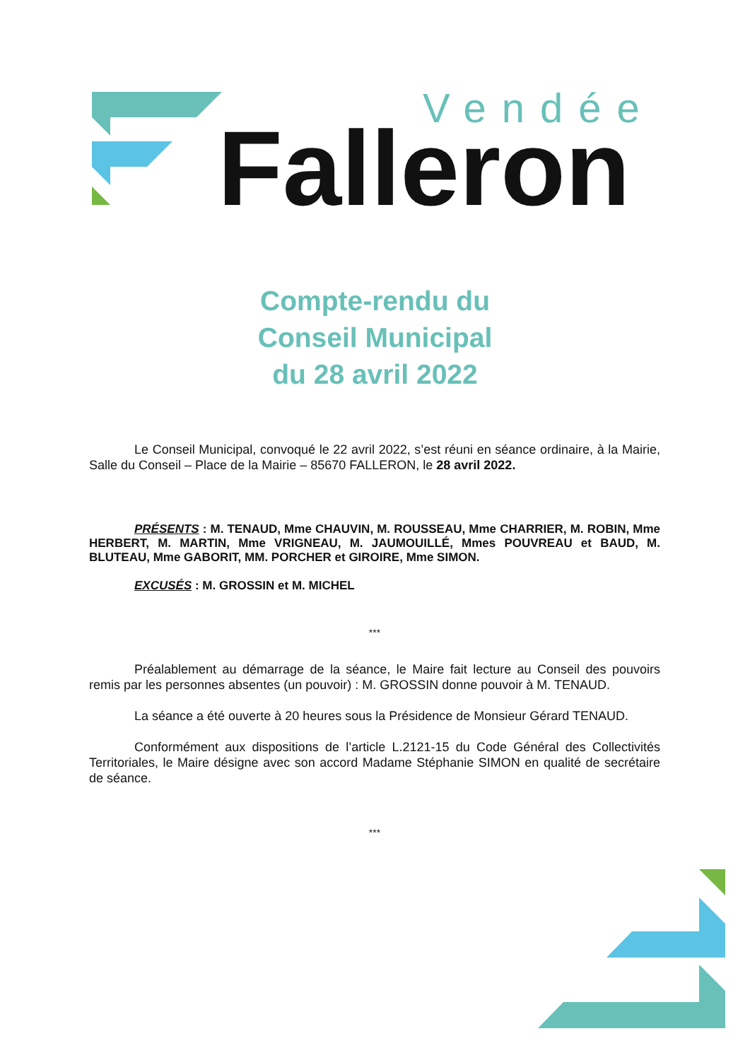Vendée
Falleron
Compte-rendu du
Conseil Municipal
du 28 avril 2022
Le Conseil Municipal, convoqué le 22 avril 2022, s’est réuni en séance ordinaire, à la Mairie, Salle du Conseil – Place de la Mairie – 85670 FALLERON, le 28 avril 2022.
PRÉSENTS : M. TENAUD, Mme CHAUVIN, M. ROUSSEAU, Mme CHARRIER, M. ROBIN, Mme HERBERT, M. MARTIN, Mme VRIGNEAU, M. JAUMOUILLÉ, Mmes POUVREAU et BAUD, M. BLUTEAU, Mme GABORIT, MM. PORCHER et GIROIRE, Mme SIMON.
EXCUSÉS : M. GROSSIN et M. MICHEL
***
Préalablement au démarrage de la séance, le Maire fait lecture au Conseil des pouvoirs remis par les personnes absentes (un pouvoir) : M. GROSSIN donne pouvoir à M. TENAUD.
La séance a été ouverte à 20 heures sous la Présidence de Monsieur Gérard TENAUD.
Conformément aux dispositions de l’article L.2121-15 du Code Général des Collectivités Territoriales, le Maire désigne avec son accord Madame Stéphanie SIMON en qualité de secrétaire de séance.
***